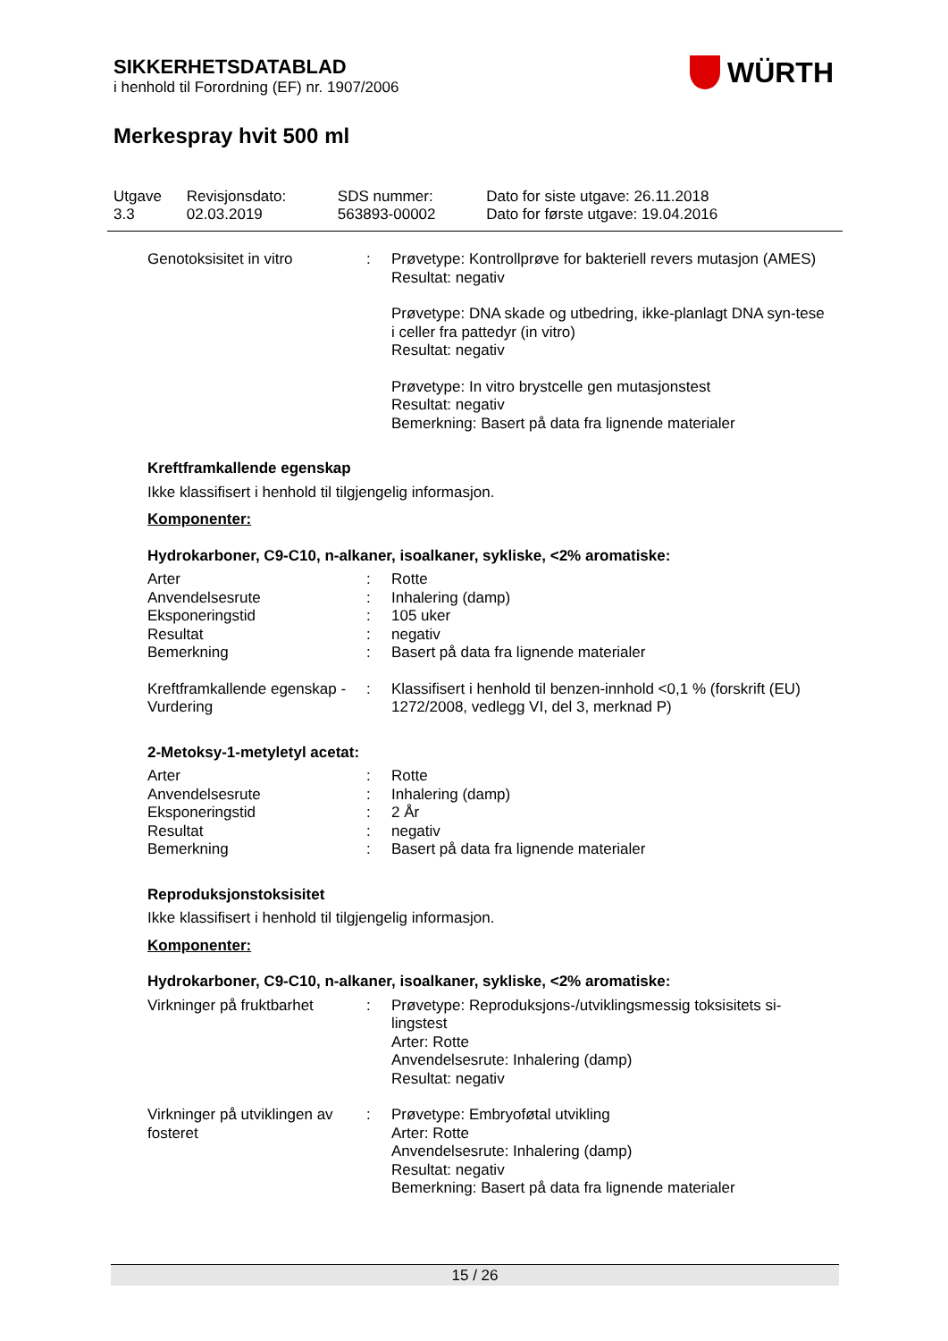SIKKERHETSDATABLAD
i henhold til Forordning (EF) nr. 1907/2006
Merkespray hvit 500 ml
WÜRTH
| Utgave 3.3 | Revisjonsdato: 02.03.2019 | SDS nummer: 563893-00002 | Dato for siste utgave: 26.11.2018 Dato for første utgave: 19.04.2016 |
| Genotoksisitet in vitro | : | Prøvetype: Kontrollprøve for bakteriell revers mutasjon (AMES) Resultat: negativ Prøvetype: DNA skade og utbedring, ikke-planlagt DNA syn-tese i celler fra pattedyr (in vitro) Resultat: negativ Prøvetype: In vitro brystcelle gen mutasjonstest Resultat: negativ Bemerkning: Basert på data fra lignende materialer |
Kreftframkallende egenskap
Ikke klassifisert i henhold til tilgjengelig informasjon.
Komponenter:
Hydrokarboner, C9-C10, n-alkaner, isoalkaner, sykliske, <2% aromatiske:
| Arter | : | Rotte |
| Anvendelsesrute | : | Inhalering (damp) |
| Eksponeringstid | : | 105 uker |
| Resultat | : | negativ |
| Bemerkning | : | Basert på data fra lignende materialer |
| Kreftframkallende egenskap - Vurdering | : | Klassifisert i henhold til benzen-innhold <0,1 % (forskrift (EU) 1272/2008, vedlegg VI, del 3, merknad P) |
2-Metoksy-1-metyletyl acetat:
| Arter | : | Rotte |
| Anvendelsesrute | : | Inhalering (damp) |
| Eksponeringstid | : | 2 År |
| Resultat | : | negativ |
| Bemerkning | : | Basert på data fra lignende materialer |
Reproduksjonstoksisitet
Ikke klassifisert i henhold til tilgjengelig informasjon.
Komponenter:
Hydrokarboner, C9-C10, n-alkaner, isoalkaner, sykliske, <2% aromatiske:
| Virkninger på fruktbarhet | : | Prøvetype: Reproduksjons-/utviklingsmessig toksisitets si-lingstest Arter: Rotte Anvendelsesrute: Inhalering (damp) Resultat: negativ |
| Virkninger på utviklingen av fosteret | : | Prøvetype: Embryoføtal utvikling Arter: Rotte Anvendelsesrute: Inhalering (damp) Resultat: negativ Bemerkning: Basert på data fra lignende materialer |
15 / 26